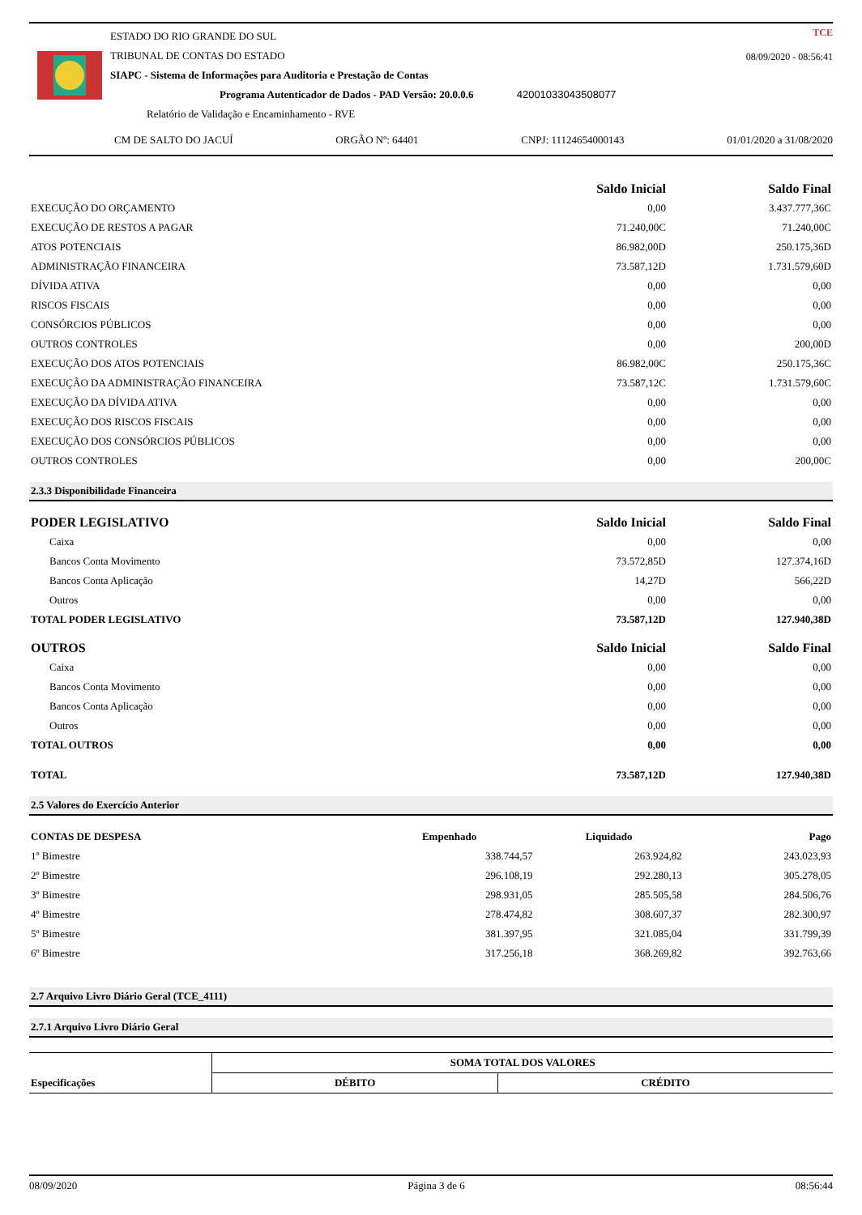ESTADO DO RIO GRANDE DO SUL
TRIBUNAL DE CONTAS DO ESTADO
SIAPC - Sistema de Informações para Auditoria e Prestação de Contas
Programa Autenticador de Dados - PAD Versão: 20.0.0.6 42001033043508077
Relatório de Validação e Encaminhamento - RVE
CM DE SALTO DO JACUÍ ORGÃO Nº: 64401 CNPJ: 11124654000143 01/01/2020 a 31/08/2020
TCE
08/09/2020 - 08:56:41
| | Saldo Inicial | Saldo Final |
| --- | --- | --- |
| EXECUÇÃO DO ORÇAMENTO | 0,00 | 3.437.777,36C |
| EXECUÇÃO DE RESTOS A PAGAR | 71.240,00C | 71.240,00C |
| ATOS POTENCIAIS | 86.982,00D | 250.175,36D |
| ADMINISTRAÇÃO FINANCEIRA | 73.587,12D | 1.731.579,60D |
| DÍVIDA ATIVA | 0,00 | 0,00 |
| RISCOS FISCAIS | 0,00 | 0,00 |
| CONSÓRCIOS PÚBLICOS | 0,00 | 0,00 |
| OUTROS CONTROLES | 0,00 | 200,00D |
| EXECUÇÃO DOS ATOS POTENCIAIS | 86.982,00C | 250.175,36C |
| EXECUÇÃO DA ADMINISTRAÇÃO FINANCEIRA | 73.587,12C | 1.731.579,60C |
| EXECUÇÃO DA DÍVIDA ATIVA | 0,00 | 0,00 |
| EXECUÇÃO DOS RISCOS FISCAIS | 0,00 | 0,00 |
| EXECUÇÃO DOS CONSÓRCIOS PÚBLICOS | 0,00 | 0,00 |
| OUTROS CONTROLES | 0,00 | 200,00C |
2.3.3 Disponibilidade Financeira
| PODER LEGISLATIVO | Saldo Inicial | Saldo Final |
| --- | --- | --- |
| Caixa | 0,00 | 0,00 |
| Bancos Conta Movimento | 73.572,85D | 127.374,16D |
| Bancos Conta Aplicação | 14,27D | 566,22D |
| Outros | 0,00 | 0,00 |
| TOTAL PODER LEGISLATIVO | 73.587,12D | 127.940,38D |
| OUTROS | Saldo Inicial | Saldo Final |
| Caixa | 0,00 | 0,00 |
| Bancos Conta Movimento | 0,00 | 0,00 |
| Bancos Conta Aplicação | 0,00 | 0,00 |
| Outros | 0,00 | 0,00 |
| TOTAL OUTROS | 0,00 | 0,00 |
| TOTAL | 73.587,12D | 127.940,38D |
2.5 Valores do Exercício Anterior
| CONTAS DE DESPESA | Empenhado | Liquidado | Pago |
| --- | --- | --- | --- |
| 1º Bimestre | 338.744,57 | 263.924,82 | 243.023,93 |
| 2º Bimestre | 296.108,19 | 292.280,13 | 305.278,05 |
| 3º Bimestre | 298.931,05 | 285.505,58 | 284.506,76 |
| 4º Bimestre | 278.474,82 | 308.607,37 | 282.300,97 |
| 5º Bimestre | 381.397,95 | 321.085,04 | 331.799,39 |
| 6º Bimestre | 317.256,18 | 368.269,82 | 392.763,66 |
2.7 Arquivo Livro Diário Geral (TCE_4111)
2.7.1 Arquivo Livro Diário Geral
| | SOMA TOTAL DOS VALORES | |
| Especificações | DÉBITO | CRÉDITO |
08/09/2020 Página 3 de 6 08:56:44